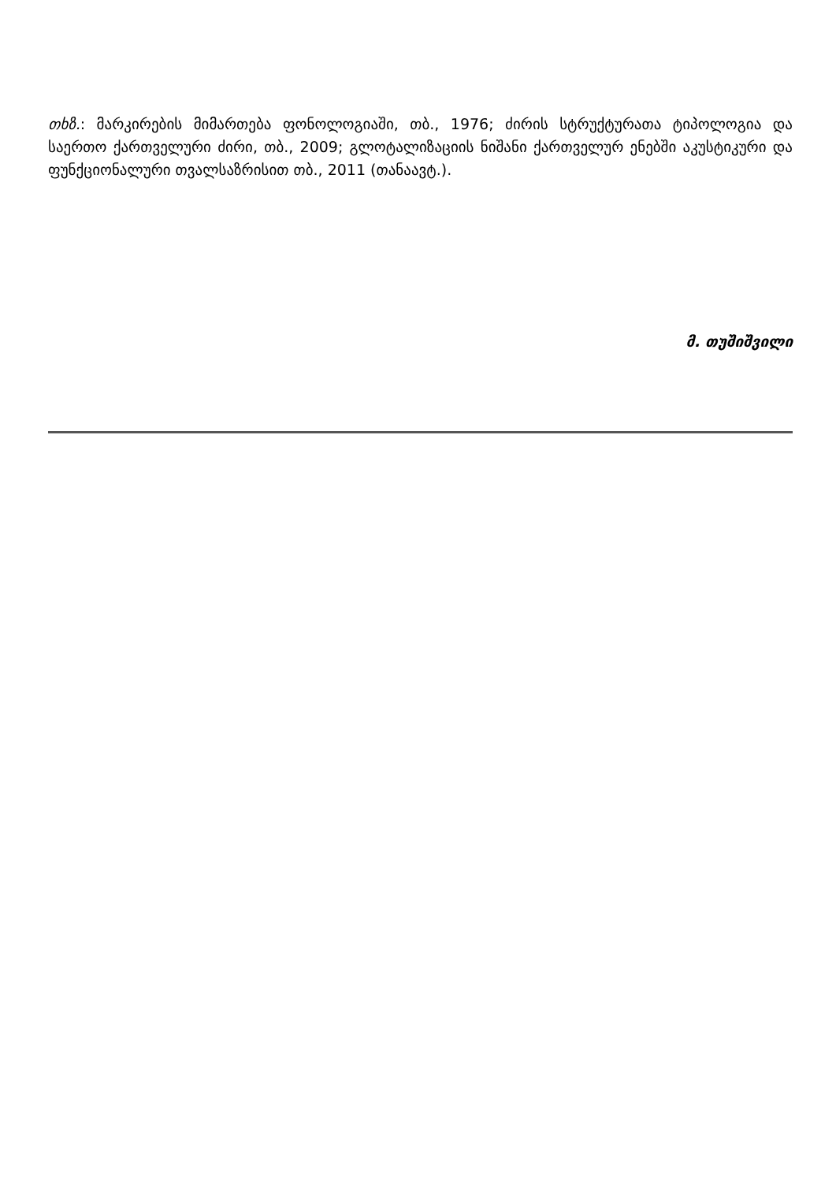თხზ.: მარკირების მიმართება ფონოლოგიაში, თბ., 1976; ძირის სტრუქტურათა ტიპოლოგია და საერთო ქართველური ძირი, თბ., 2009; გლოტალიზაციის ნიშანი ქართველურ ენებში აკუსტიკური და ფუნქციონალური თვალსაზრისით თბ., 2011 (თანაავტ.).
მ. თუშიშვილი